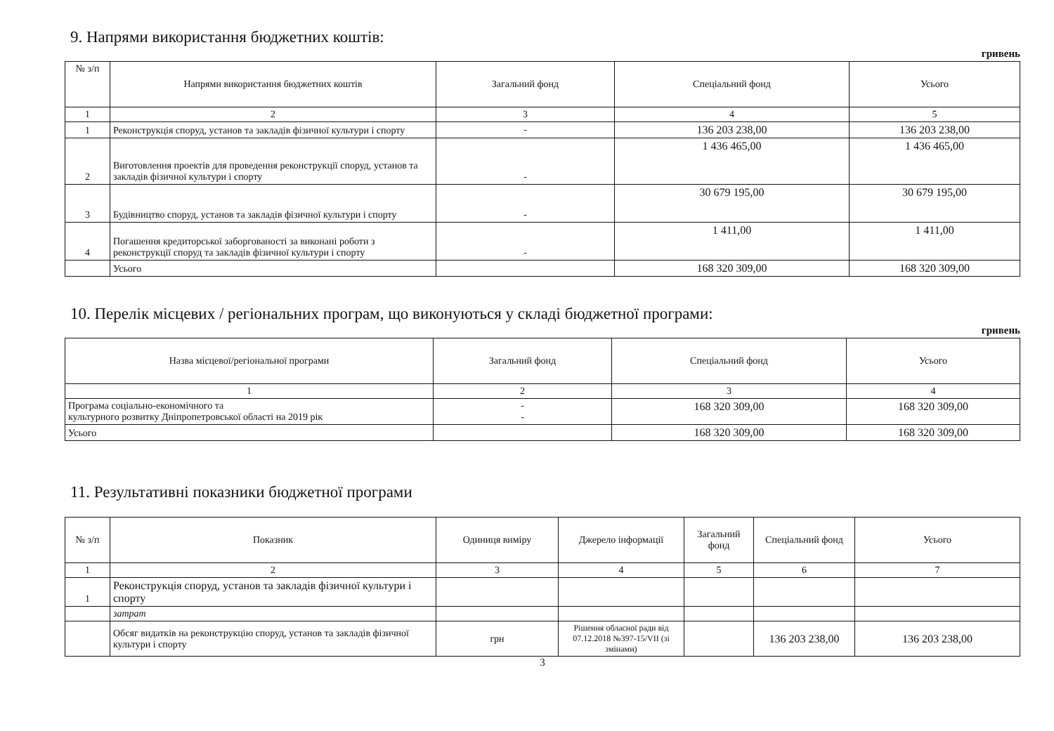9. Напрями використання бюджетних коштів:
гривень
| № з/п | Напрями використання бюджетних коштів | Загальний фонд | Спеціальний фонд | Усього |
| --- | --- | --- | --- | --- |
| 1 | 2 | 3 | 4 | 5 |
| 1 | Реконструкція споруд, установ та закладів фізичної культури і спорту | - | 136 203 238,00 | 136 203 238,00 |
| 2 | Виготовлення проектів для проведення реконструкції споруд, установ та закладів фізичної культури і спорту | - | 1 436 465,00 | 1 436 465,00 |
| 3 | Будівництво споруд, установ та закладів фізичної культури і спорту | - | 30 679 195,00 | 30 679 195,00 |
| 4 | Погашення кредиторської заборгованості за виконані роботи з реконструкції споруд та закладів фізичної культури і спорту | - | 1 411,00 | 1 411,00 |
| | Усього | | 168 320 309,00 | 168 320 309,00 |
10. Перелік місцевих / регіональних програм, що виконуються у складі бюджетної програми:
гривень
| Назва місцевої/регіональної програми | Загальний фонд | Спеціальний фонд | Усього |
| --- | --- | --- | --- |
| 1 | 2 | 3 | 4 |
| Програма соціально-економічного та культурного розвитку Дніпропетровської області на 2019 рік | - - | 168 320 309,00 | 168 320 309,00 |
| Усього | | 168 320 309,00 | 168 320 309,00 |
11. Результативні показники бюджетної програми
| № з/п | Показник | Одиниця виміру | Джерело інформації | Загальний фонд | Спеціальний фонд | Усього |
| --- | --- | --- | --- | --- | --- | --- |
| 1 | 2 | 3 | 4 | 5 | 6 | 7 |
| 1 | Реконструкція споруд, установ та закладів фізичної культури і спорту | | | | | |
| | затрат | | | | | |
| | Обсяг видатків на реконструкцію споруд, установ та закладів фізичної культури і спорту | грн | Рішення обласної ради від 07.12.2018 №397-15/VII (зі змінами) | | 136 203 238,00 | 136 203 238,00 |
3